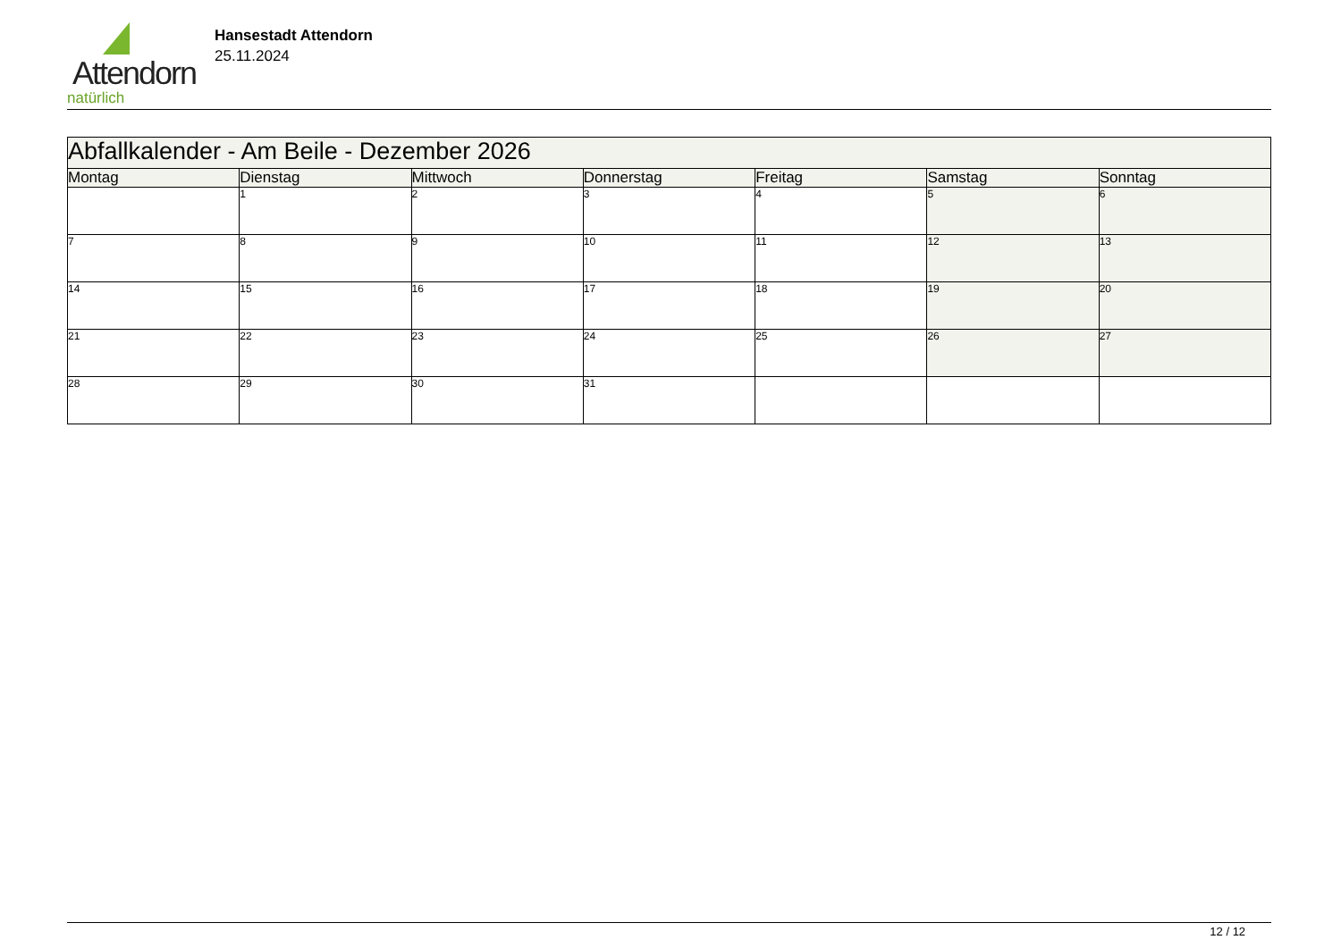Attendorn
natürlich
Hansestadt Attendorn
25.11.2024
| Abfallkalender - Am Beile - Dezember 2026 | | | | | | |
| --- | --- | --- | --- | --- | --- | --- |
| Montag | Dienstag | Mittwoch | Donnerstag | Freitag | Samstag | Sonntag |
| | 1 | 2 | 3 | 4 | 5 | 6 |
| 7 | 8 | 9 | 10 | 11 | 12 | 13 |
| 14 | 15 | 16 | 17 | 18 | 19 | 20 |
| 21 | 22 | 23 | 24 | 25 | 26 | 27 |
| 28 | 29 | 30 | 31 | | | |
12 / 12